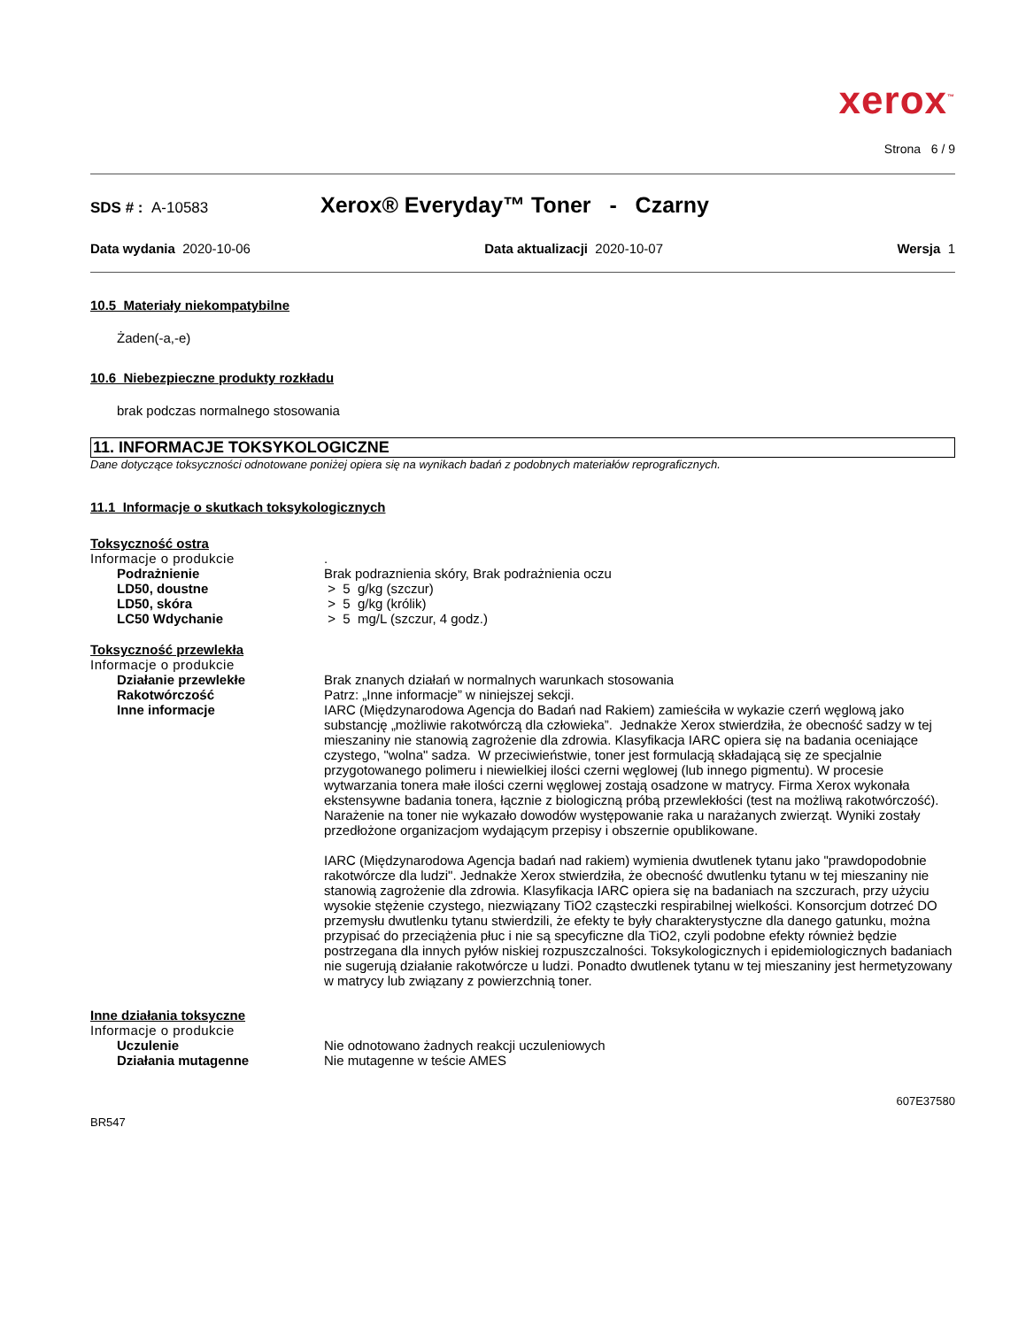xerox<sup>™</sup>
Strona 6 / 9
SDS # : A-10583
Xerox® Everyday™ Toner - Czarny
Data wydania 2020-10-06 Data aktualizacji 2020-10-07 Wersja 1
10.5 Materiały niekompatybilne
Żaden(-a,-e)
10.6 Niebezpieczne produkty rozkładu
brak podczas normalnego stosowania
11. INFORMACJE TOKSYKOLOGICZNE
Dane dotyczące toksyczności odnotowane poniżej opiera się na wynikach badań z podobnych materiałów reprograficznych.
11.1 Informacje o skutkach toksykologicznych
Toksyczność ostra
Informacje o produkcie .
Podrażnienie Brak podraznienia skóry, Brak podrażnienia oczu
LD50, doustne > 5 g/kg (szczur)
LD50, skóra > 5 g/kg (królik)
LC50 Wdychanie > 5 mg/L (szczur, 4 godz.)
Toksyczność przewlekła
Informacje o produkcie
Działanie przewlekłe Brak znanych działań w normalnych warunkach stosowania
Rakotwórczość Patrz: „Inne informacje” w niniejszej sekcji.
Inne informacje IARC (Międzynarodowa Agencja do Badań nad Rakiem) zamieściła w wykazie czerń węglową jako substancję „możliwie rakotwórczą dla człowieka”. Jednakże Xerox stwierdziła, że obecność sadzy w tej mieszaniny nie stanowią zagrożenie dla zdrowia. Klasyfikacja IARC opiera się na badania oceniające czystego, "wolna" sadza. W przeciwieństwie, toner jest formulacją składającą się ze specjalnie przygotowanego polimeru i niewielkiej ilości czerni węglowej (lub innego pigmentu). W procesie wytwarzania tonera małe ilości czerni węglowej zostają osadzone w matrycy. Firma Xerox wykonała ekstensywne badania tonera, łącznie z biologiczną próbą przewlekłości (test na możliwą rakotwórczość). Narażenie na toner nie wykazało dowodów występowanie raka u narażanych zwierząt. Wyniki zostały przedłożone organizacjom wydającym przepisy i obszernie opublikowane.
IARC (Międzynarodowa Agencja badań nad rakiem) wymienia dwutlenek tytanu jako "prawdopodobnie rakotwórcze dla ludzi". Jednakże Xerox stwierdziła, że obecność dwutlenku tytanu w tej mieszaniny nie stanowią zagrożenie dla zdrowia. Klasyfikacja IARC opiera się na badaniach na szczurach, przy użyciu wysokie stężenie czystego, niezwiązany TiO2 cząsteczki respirabilnej wielkości. Konsorcjum dotrzeć DO przemysłu dwutlenku tytanu stwierdzili, że efekty te były charakterystyczne dla danego gatunku, można przypisać do przeciążenia płuc i nie są specyficzne dla TiO2, czyli podobne efekty również będzie postrzegana dla innych pyłów niskiej rozpuszczalności. Toksykologicznych i epidemiologicznych badaniach nie sugerują działanie rakotwórcze u ludzi. Ponadto dwutlenek tytanu w tej mieszaniny jest hermetyzowany w matrycy lub związany z powierzchnią toner.
Inne działania toksyczne
Informacje o produkcie
Uczulenie Nie odnotowano żadnych reakcji uczuleniowych
Działania mutagenne Nie mutagenne w teście AMES
BR547 607E37580